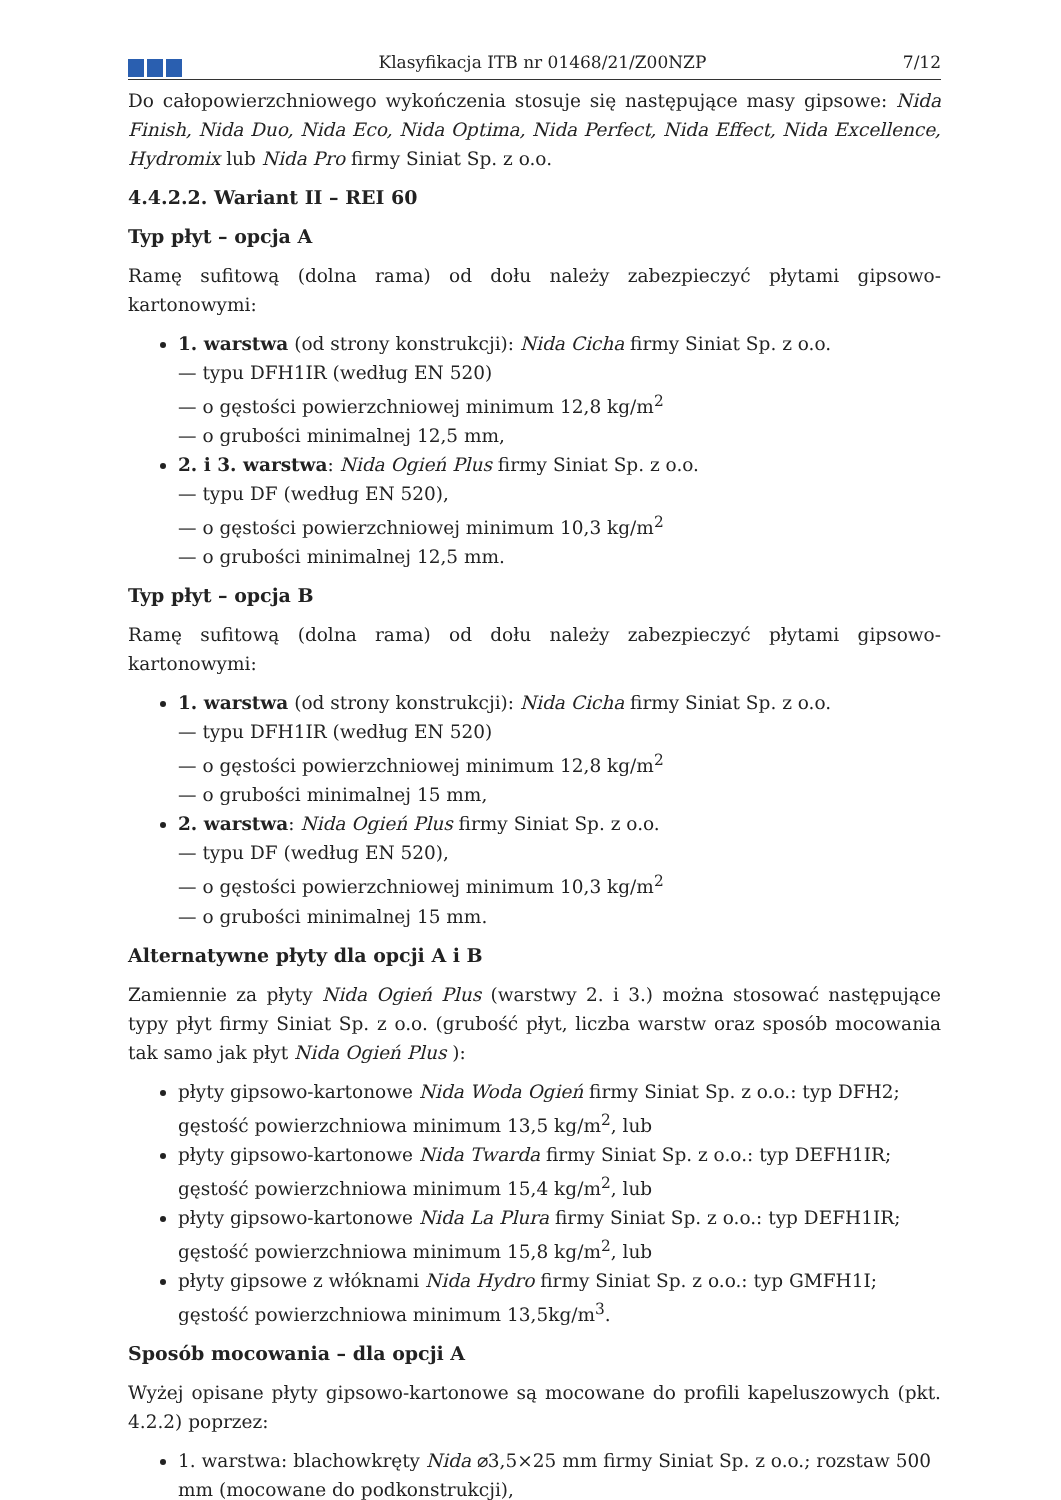Klasyfikacja ITB nr 01468/21/Z00NZP
7/12
Do całopowierzchniowego wykończenia stosuje się następujące masy gipsowe: Nida Finish, Nida Duo, Nida Eco, Nida Optima, Nida Perfect, Nida Effect, Nida Excellence, Hydromix lub Nida Pro firmy Siniat Sp. z o.o.
4.4.2.2. Wariant II – REI 60
Typ płyt – opcja A
Ramę sufitową (dolna rama) od dołu należy zabezpieczyć płytami gipsowo-kartonowymi:
1. warstwa (od strony konstrukcji): Nida Cicha firmy Siniat Sp. z o.o.
— typu DFH1IR (według EN 520)
— o gęstości powierzchniowej minimum 12,8 kg/m<sup>2</sup>
— o grubości minimalnej 12,5 mm,
2. i 3. warstwa: Nida Ogień Plus firmy Siniat Sp. z o.o.
— typu DF (według EN 520),
— o gęstości powierzchniowej minimum 10,3 kg/m<sup>2</sup>
— o grubości minimalnej 12,5 mm.
Typ płyt – opcja B
Ramę sufitową (dolna rama) od dołu należy zabezpieczyć płytami gipsowo-kartonowymi:
1. warstwa (od strony konstrukcji): Nida Cicha firmy Siniat Sp. z o.o.
— typu DFH1IR (według EN 520)
— o gęstości powierzchniowej minimum 12,8 kg/m<sup>2</sup>
— o grubości minimalnej 15 mm,
2. warstwa: Nida Ogień Plus firmy Siniat Sp. z o.o.
— typu DF (według EN 520),
— o gęstości powierzchniowej minimum 10,3 kg/m<sup>2</sup>
— o grubości minimalnej 15 mm.
Alternatywne płyty dla opcji A i B
Zamiennie za płyty Nida Ogień Plus (warstwy 2. i 3.) można stosować następujące typy płyt firmy Siniat Sp. z o.o. (grubość płyt, liczba warstw oraz sposób mocowania tak samo jak płyt Nida Ogień Plus ):
płyty gipsowo-kartonowe Nida Woda Ogień firmy Siniat Sp. z o.o.: typ DFH2; gęstość powierzchniowa minimum 13,5 kg/m<sup>2</sup>, lub
płyty gipsowo-kartonowe Nida Twarda firmy Siniat Sp. z o.o.: typ DEFH1IR; gęstość powierzchniowa minimum 15,4 kg/m<sup>2</sup>, lub
płyty gipsowo-kartonowe Nida La Plura firmy Siniat Sp. z o.o.: typ DEFH1IR; gęstość powierzchniowa minimum 15,8 kg/m<sup>2</sup>, lub
płyty gipsowe z włóknami Nida Hydro firmy Siniat Sp. z o.o.: typ GMFH1I; gęstość powierzchniowa minimum 13,5kg/m<sup>3</sup>.
Sposób mocowania – dla opcji A
Wyżej opisane płyty gipsowo-kartonowe są mocowane do profili kapeluszowych (pkt. 4.2.2) poprzez:
1. warstwa: blachowkręty Nida ⌀3,5×25 mm firmy Siniat Sp. z o.o.; rozstaw 500 mm (mocowane do podkonstrukcji),